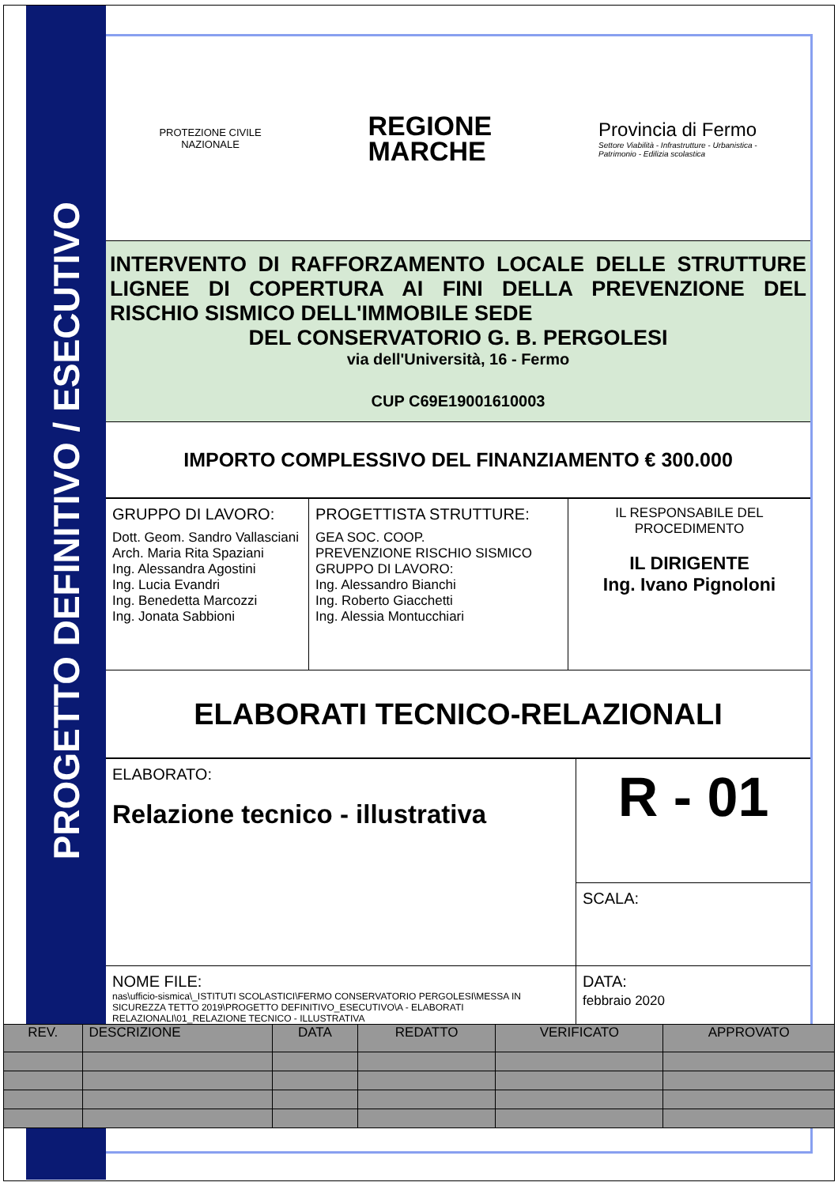PROGETTO DEFINITIVO / ESECUTIVO
PROTEZIONE CIVILE
NAZIONALE
REGIONE
MARCHE
Provincia di Fermo
Settore Viabilità - Infrastrutture - Urbanistica -
Patrimonio - Edilizia scolastica
INTERVENTO DI RAFFORZAMENTO LOCALE DELLE STRUTTURE LIGNEE DI COPERTURA AI FINI DELLA PREVENZIONE DEL RISCHIO SISMICO DELL'IMMOBILE SEDE
DEL CONSERVATORIO G. B. PERGOLESI
via dell'Università, 16 - Fermo
CUP C69E19001610003
IMPORTO COMPLESSIVO DEL FINANZIAMENTO € 300.000
| GRUPPO DI LAVORO: Dott. Geom. Sandro Vallasciani Arch. Maria Rita Spaziani Ing. Alessandra Agostini Ing. Lucia Evandri Ing. Benedetta Marcozzi Ing. Jonata Sabbioni | PROGETTISTA STRUTTURE: GEA SOC. COOP. PREVENZIONE RISCHIO SISMICO GRUPPO DI LAVORO: Ing. Alessandro Bianchi Ing. Roberto Giacchetti Ing. Alessia Montucchiari | IL RESPONSABILE DEL PROCEDIMENTO IL DIRIGENTE Ing. Ivano Pignoloni |
ELABORATI TECNICO-RELAZIONALI
| ELABORATO: Relazione tecnico - illustrativa | R - 01 |
| | SCALA: |
| NOME FILE: nas\ufficio-sismica\_ISTITUTI SCOLASTICI\FERMO CONSERVATORIO PERGOLESI\MESSA IN SICUREZZA TETTO 2019\PROGETTO DEFINITIVO_ESECUTIVO\A - ELABORATI RELAZIONALI\01_RELAZIONE TECNICO - ILLUSTRATIVA | DATA: febbraio 2020 |
| REV. | DESCRIZIONE | DATA | REDATTO | VERIFICATO | APPROVATO |